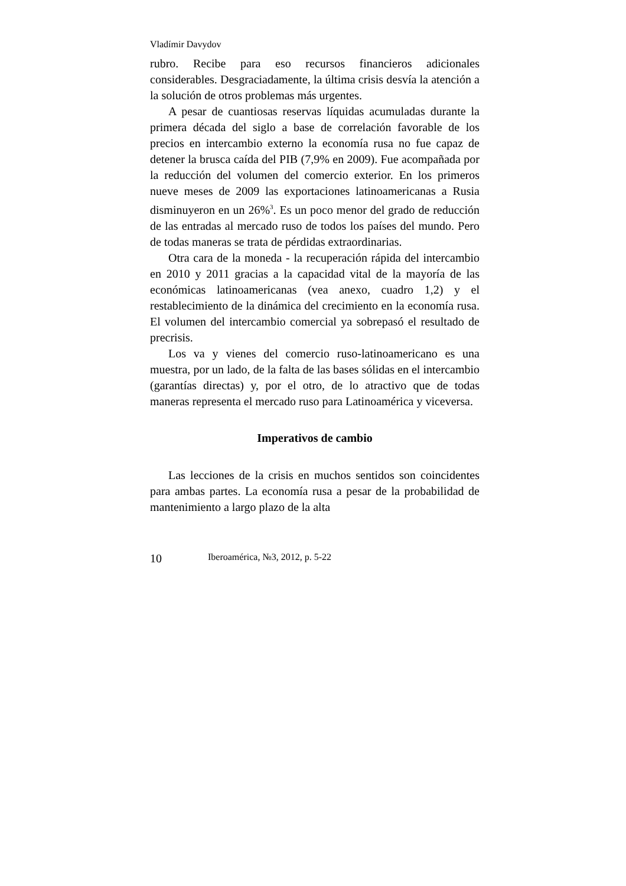Vladímir Davydov
rubro. Recibe para eso recursos financieros adicionales considerables. Desgraciadamente, la última crisis desvía la atención a la solución de otros problemas más urgentes.
A pesar de cuantiosas reservas líquidas acumuladas durante la primera década del siglo a base de correlación favorable de los precios en intercambio externo la economía rusa no fue capaz de detener la brusca caída del PIB (7,9% en 2009). Fue acompañada por la reducción del volumen del comercio exterior. En los primeros nueve meses de 2009 las exportaciones latinoamericanas a Rusia disminuyeron en un 26%<sup>3</sup>. Es un poco menor del grado de reducción de las entradas al mercado ruso de todos los países del mundo. Pero de todas maneras se trata de pérdidas extraordinarias.
Otra cara de la moneda - la recuperación rápida del intercambio en 2010 y 2011 gracias a la capacidad vital de la mayoría de las económicas latinoamericanas (vea anexo, cuadro 1,2) y el restablecimiento de la dinámica del crecimiento en la economía rusa. El volumen del intercambio comercial ya sobrepasó el resultado de precrisis.
Los va y vienes del comercio ruso-latinoamericano es una muestra, por un lado, de la falta de las bases sólidas en el intercambio (garantías directas) y, por el otro, de lo atractivo que de todas maneras representa el mercado ruso para Latinoamérica y viceversa.
Imperativos de cambio
Las lecciones de la crisis en muchos sentidos son coincidentes para ambas partes. La economía rusa a pesar de la probabilidad de mantenimiento a largo plazo de la alta
10 Iberoamérica, №3, 2012, p. 5-22